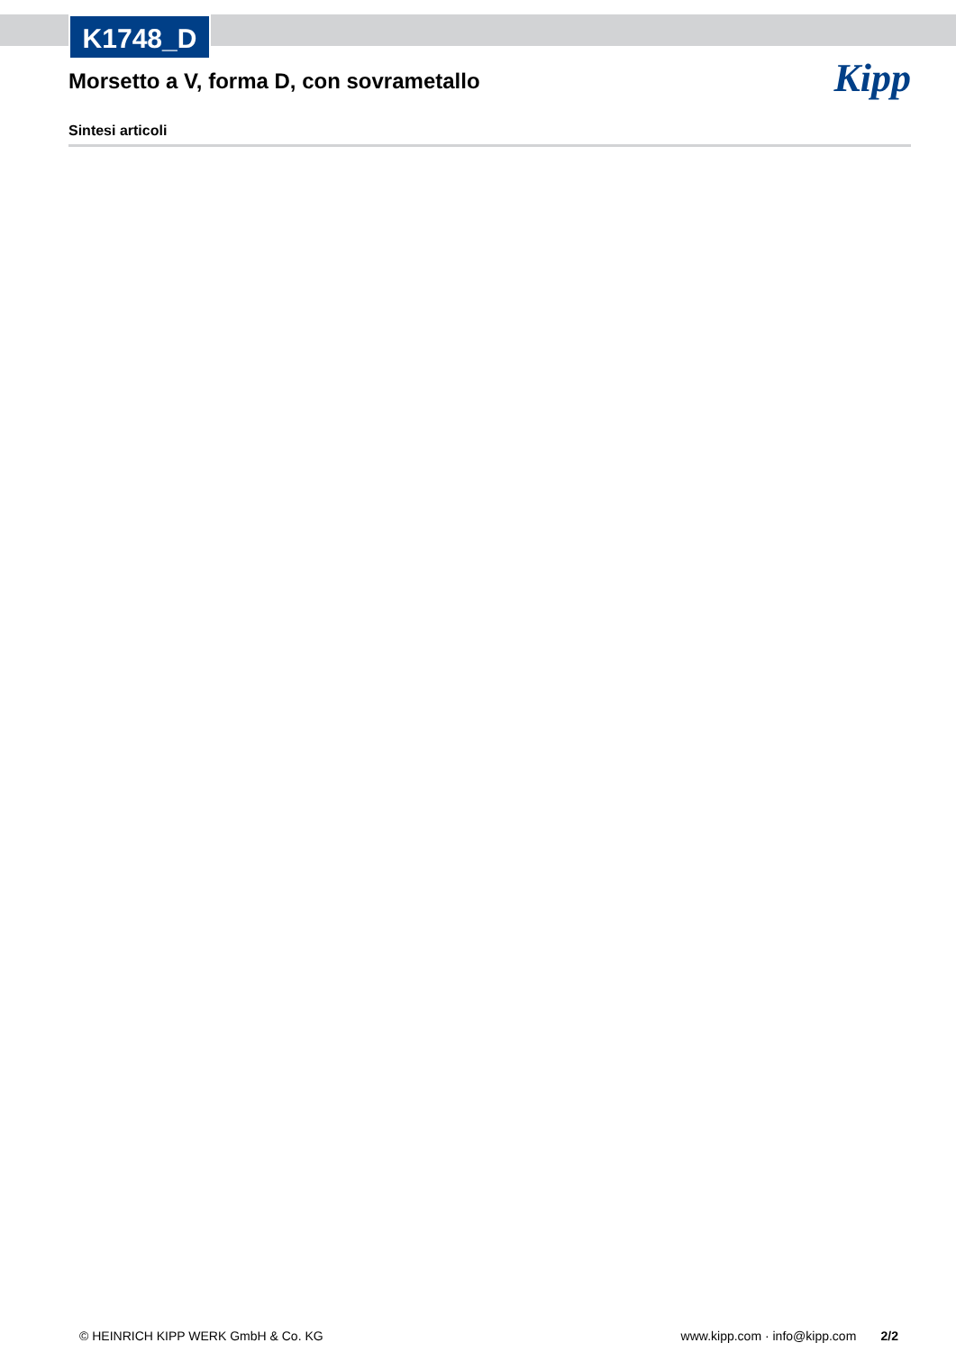K1748_D
Kipp
Morsetto a V, forma D, con sovrametallo
Sintesi articoli
© HEINRICH KIPP WERK GmbH & Co. KG www.kipp.com · info@kipp.com 2/2